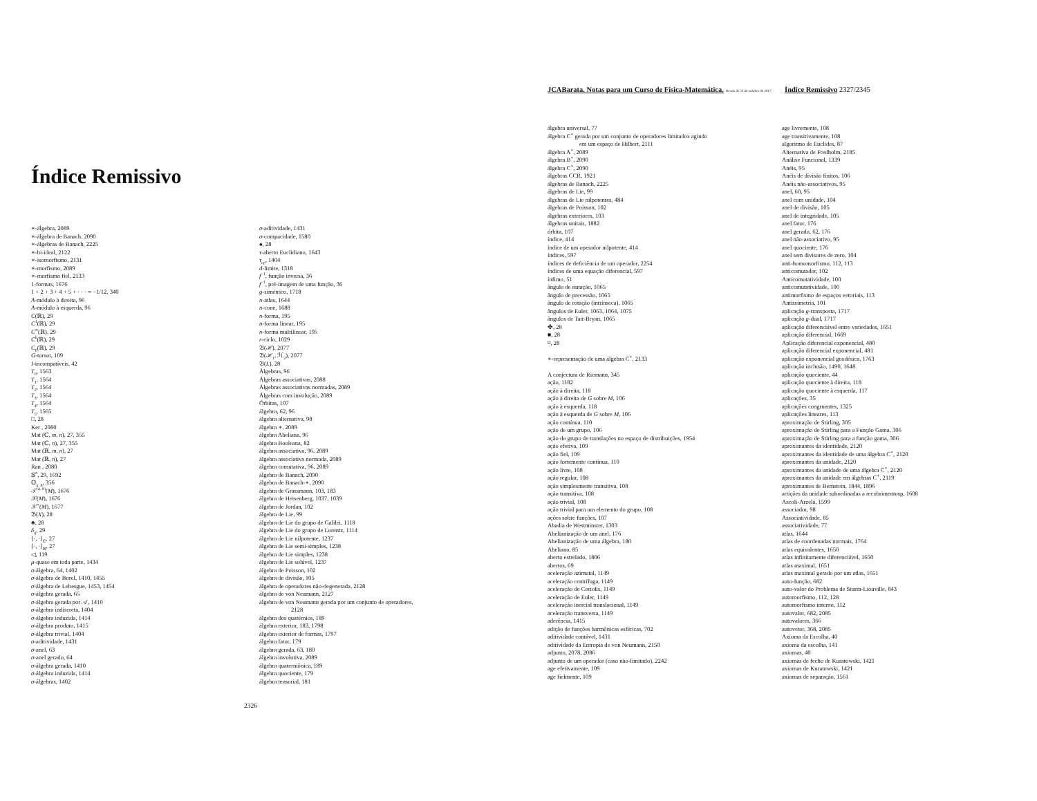Índice Remissivo
∗-álgebra, 2089
∗-álgebra de Banach, 2090
∗-álgebras de Banach, 2225
∗-bi-ideal, 2122
∗-isomorfismo, 2131
∗-morfismo, 2089
∗-morfismo fiel, 2133
1-formas, 1676
1 + 2 + 3 + 4 + 5 + · · · = −1/12, 340
A-módulo à direita, 96
A-módulo à esquerda, 96
C(ℝ), 29
C<sup>1</sup>(ℝ), 29
C<sup>∞</sup>(ℝ), 29
C<sup>k</sup>(ℝ), 29
C<sub>0</sub>(ℝ), 29
G-torsor, 109
I-incompatíveis, 42
T<sub>0</sub>, 1563
T<sub>1</sub>, 1564
T<sub>2</sub>, 1564
T<sub>3</sub>, 1564
T<sub>4</sub>, 1564
T<sub>5</sub>, 1565
□, 28
Ker , 2080
Mat (ℂ, m, n), 27, 355
Mat (ℂ, n), 27, 355
Mat (ℝ, m, n), 27
Mat (ℝ, n), 27
Ran , 2080
𝕊<sup>n</sup>, 29, 1692
𝕆<sub>a, b</sub>, 356
𝒯<sup>(a, b)</sup>(M), 1676
𝒳(M), 1676
𝒳<sup>∗</sup>(M), 1677
𝔅(X), 28
♣, 28
δ<sub>ij</sub>, 29
⟨·, ·⟩<sub>ℂ</sub>, 27
⟨·, ·⟩<sub>ℝ</sub>, 27
◁, 119
μ-quase em toda parte, 1434
σ-álgebra, 64, 1402
σ-álgebra de Borel, 1410, 1455
σ-álgebra de Lebesgue, 1453, 1454
σ-álgebra gerada, 65
σ-álgebra gerada por 𝒜, 1410
σ-álgebra indiscreta, 1404
σ-álgebra induzida, 1414
σ-álgebra produto, 1415
σ-álgebra trivial, 1404
σ-aditividade, 1431
σ-anel, 63
σ-anel gerado, 64
σ-álgebra gerada, 1410
σ-álgebra induzida, 1414
σ-álgebras, 1402
σ-aditividade, 1431
σ-compacidade, 1580
♠, 28
τ-aberto Euclidiano, 1643
τ<sub>cp</sub>, 1404
d-limite, 1318
f<sup>−1</sup>, função inversa, 36
f<sup>−1</sup>, pré-imagem de uma função, 36
g-simétrico, 1718
n-atlas, 1644
n-cone, 1688
n-forma, 195
n-forma linear, 195
n-forma multilinear, 195
r-ciclo, 1029
𝔅(ℋ), 2077
𝔅(ℋ<sub>1</sub>, ℋ<sub>2</sub>), 2077
𝔅(L), 28
Álgebras, 96
Álgebras associativas, 2088
Álgebras associativas normadas, 2089
Álgebras com involução, 2089
Órbitas, 107
álgebra, 62, 96
álgebra alternativa, 98
álgebra ∗, 2089
álgebra Abeliana, 96
álgebra Booleana, 82
álgebra associativa, 96, 2089
álgebra associativa normada, 2089
álgebra comutativa, 96, 2089
álgebra de Banach, 2090
álgebra de Banach-∗, 2090
álgebra de Grassmann, 103, 183
álgebra de Heisenberg, 1037, 1039
álgebra de Jordan, 102
álgebra de Lie, 99
álgebra de Lie do grupo de Galilei, 1118
álgebra de Lie do grupo de Lorentz, 1114
álgebra de Lie nilpotente, 1237
álgebra de Lie semi-simples, 1238
álgebra de Lie simples, 1238
álgebra de Lie solúvel, 1237
álgebra de Poisson, 102
álgebra de divisão, 105
álgebra de operadores não-degenerada, 2128
álgebra de von Neumann, 2127
álgebra de von Neumann gerada por um conjunto de operadores,
2128
álgebra dos quatérnios, 189
álgebra exterior, 183, 1798
álgebra exterior de formas, 1797
álgebra fator, 179
álgebra gerada, 63, 180
álgebra involutiva, 2089
álgebra quaterniônica, 189
álgebra quociente, 179
álgebra tensorial, 181
2326
JCABarata. Notas para um Curso de Física-Matemática. Versão de 23 de outubro de 2017. Índice Remissivo 2327/2345
álgebra universal, 77
álgebra C<sup>∗</sup> gerada por um conjunto de operadores limitados agindo
em um espaço de Hilbert, 2111
álgebra A<sup>∗</sup>, 2089
álgebra B<sup>∗</sup>, 2090
álgebra C<sup>∗</sup>, 2090
álgebras CCR, 1921
álgebras de Banach, 2225
álgebras de Lie, 99
álgebras de Lie nilpotentes, 484
álgebras de Poisson, 102
álgebras exteriores, 103
álgebras unitais, 1882
órbita, 107
índice, 414
índice de um operador nilpotente, 414
índices, 597
índices de deficiência de um operador, 2254
índices de uma equação diferencial, 597
ínfimo, 51
ângulo de nutação, 1065
ângulo de precessão, 1065
ângulo de rotação (intrínseca), 1065
ângulos de Euler, 1063, 1064, 1075
ângulos de Tait-Bryan, 1065
✤, 28
■, 28
⌑, 28
∗-representação de uma álgebra C<sup>∗</sup>, 2133
A conjectura de Riemann, 345
ação, 1182
ação à direita, 118
ação à direita de G sobre M, 106
ação à esquerda, 118
ação à esquerda de G sobre M, 106
ação contínua, 110
ação de um grupo, 106
ação do grupo de translações no espaço de distribuições, 1954
ação efetiva, 109
ação fiel, 109
ação fortemente contínua, 110
ação livre, 108
ação regular, 108
ação simplesmente transitiva, 108
ação transitiva, 108
ação trivial, 108
ação trivial para um elemento do grupo, 108
ações sobre funções, 107
Abadia de Westminster, 1303
Abelianização de um anel, 176
Abelianização de uma álgebra, 180
Abeliano, 85
aberto estrelado, 1806
abertos, 69
aceleração azimutal, 1149
aceleração centrífuga, 1149
aceleração de Coriolis, 1149
aceleração de Euler, 1149
aceleração inercial translacional, 1149
aceleração transversa, 1149
aderência, 1415
adição de funções harmônicas esféricas, 702
aditividade contável, 1431
aditividade da Entropia de von Neumann, 2150
adjunto, 2078, 2086
adjunto de um operador (caso não-limitado), 2242
age efetivamente, 109
age fielmente, 109
age livremente, 108
age transitivamente, 108
algoritmo de Euclides, 87
Alternativa de Fredholm, 2185
Análise Funcional, 1339
Anéis, 95
Anéis de divisão finitos, 106
Anéis não-associativos, 95
anel, 60, 95
anel com unidade, 104
anel de divisão, 105
anel de integridade, 105
anel fator, 176
anel gerado, 62, 176
anel não-associativo, 95
anel quociente, 176
anel sem divisores de zero, 104
anti-homomorfismo, 112, 113
anticomutador, 102
Anticomutatividade, 100
anticomutatividade, 100
antimorfismo de espaços vetoriais, 113
Antissimetria, 101
aplicação g-transposta, 1717
aplicação g-dual, 1717
aplicação diferenciável entre variedades, 1651
aplicação diferencial, 1669
Aplicação diferencial exponencial, 480
aplicação diferencial exponencial, 481
aplicação exponencial geodésica, 1763
aplicação inclusão, 1490, 1648
aplicação quociente, 44
aplicação quociente à direita, 118
aplicação quociente à esquerda, 117
aplicações, 35
aplicações congruentes, 1325
aplicações lineares, 113
aproximação de Stirling, 305
aproximação de Stirling para a Função Gama, 306
aproximação de Stirling para a função gama, 306
aproximantes da identidade, 2120
aproximantes da identidade de uma álgebra C<sup>∗</sup>, 2120
aproximantes da unidade, 2120
aproximantes da unidade de uma álgebra C<sup>∗</sup>, 2120
aproximantes da unidade em álgebras C<sup>∗</sup>, 2119
aproximantes de Bernstein, 1844, 1896
artições da unidade subordinadas a recobrimentosp, 1608
Ascoli-Arzelá, 1599
associador, 98
Associatividade, 85
associatividade, 77
atlas, 1644
atlas de coordenadas normais, 1764
atlas equivalentes, 1650
atlas infinitamente diferenciável, 1650
atlas maximal, 1651
atlas maximal gerado por um atlas, 1651
auto-função, 682
auto-valor do Problema de Sturm-Liouville, 843
automorfismo, 112, 128
automorfismo interno, 112
autovalor, 682, 2085
autovalores, 366
autovetor, 368, 2085
Axioma da Escolha, 40
axioma da escolha, 141
axiomas, 40
axiomas de fecho de Kuratowski, 1421
axiomas de Kuratowski, 1421
axiomas de separação, 1561